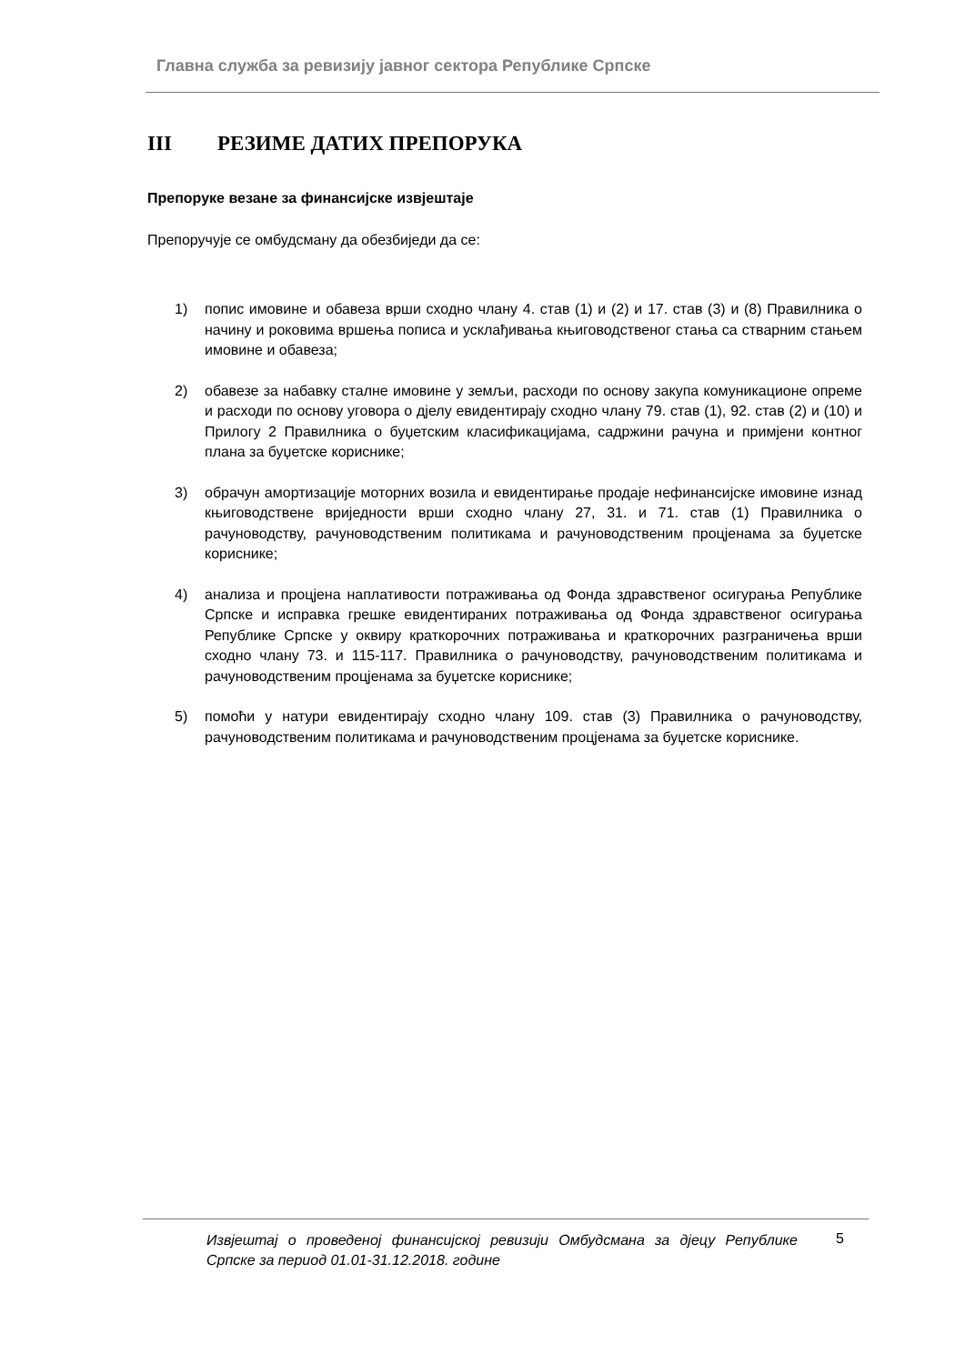Главна служба за ревизију јавног сектора Републике Српске
III РЕЗИМЕ ДАТИХ ПРЕПОРУКА
Препоруке везане за финансијске извјештаје
Препоручује се омбудсману да обезбиједи да се:
1) попис имовине и обавеза врши сходно члану 4. став (1) и (2) и 17. став (3) и (8) Правилника о начину и роковима вршења пописа и усклађивања књиговодственог стања са стварним стањем имовине и обавеза;
2) обавезе за набавку сталне имовине у земљи, расходи по основу закупа комуникационе опреме и расходи по основу уговора о дјелу евидентирају сходно члану 79. став (1), 92. став (2) и (10) и Прилогу 2 Правилника о буџетским класификацијама, садржини рачуна и примјени контног плана за буџетске кориснике;
3) обрачун амортизације моторних возила и евидентирање продаје нефинансијске имовине изнад књиговодствене вриједности врши сходно члану 27, 31. и 71. став (1) Правилника о рачуноводству, рачуноводственим политикама и рачуноводственим процјенама за буџетске кориснике;
4) анализа и процјена наплативости потраживања од Фонда здравственог осигурања Републике Српске и исправка грешке евидентираних потраживања од Фонда здравственог осигурања Републике Српске у оквиру краткорочних потраживања и краткорочних разграничења врши сходно члану 73. и 115-117. Правилника о рачуноводству, рачуноводственим политикама и рачуноводственим процјенама за буџетске кориснике;
5) помоћи у натури евидентирају сходно члану 109. став (3) Правилника о рачуноводству, рачуноводственим политикама и рачуноводственим процјенама за буџетске кориснике.
Извјештај о проведеној финансијској ревизији Омбудсмана за дјецу Републике Српске за период 01.01-31.12.2018. године
5